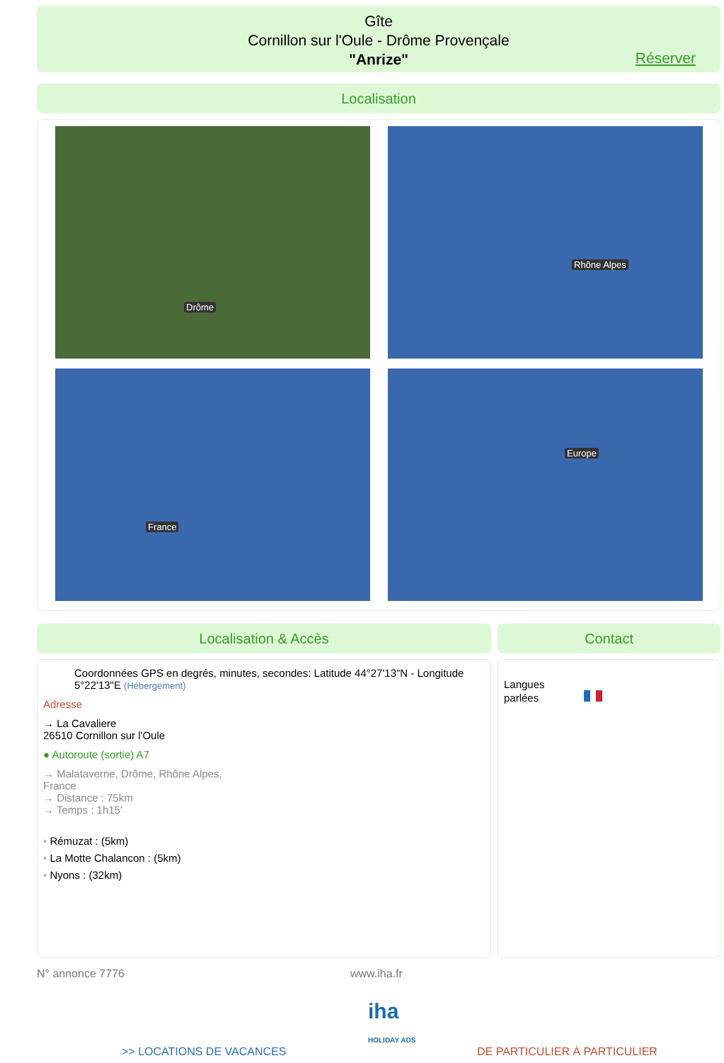Gîte
Cornillon sur l'Oule - Drôme Provençale
"Anrize"
Réserver
Localisation
Drôme Rhône Alpes
France Europe
Localisation & Accès Contact
Coordonnées GPS en degrés, minutes, secondes: Latitude 44°27'13"N - Longitude 5°22'13"E (Hébergement)
Adresse
→ La Cavaliere
26510 Cornillon sur l'Oule
● Autoroute (sortie) A7
→ Malataverne, Drôme, Rhône Alpes,
France
→ Distance : 75km
→ Temps : 1h15'
• Rémuzat : (5km)
• La Motte Chalancon : (5km)
• Nyons : (32km)
Langues
parlées
N° annonce 7776 www.iha.fr
iha
HOLIDAY ADS
>> LOCATIONS DE VACANCES DE PARTICULIER À PARTICULIER